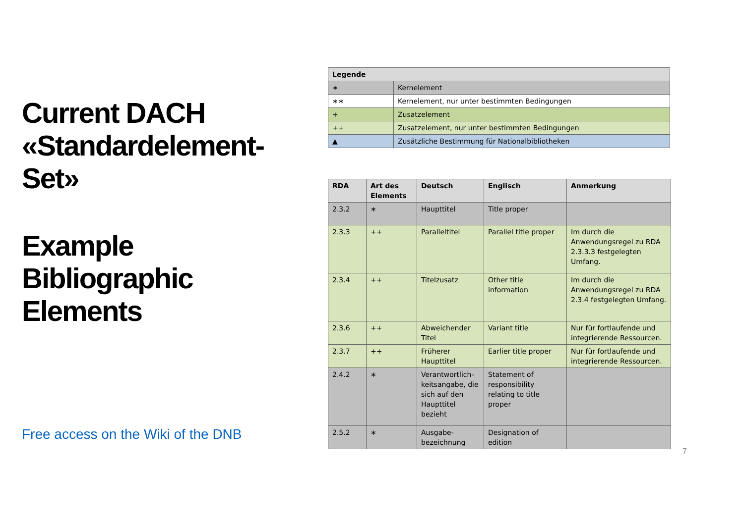Current DACH
«Standardelement-Set»
Example
Bibliographic Elements
Free access on the Wiki of the DNB
| Legende | |
| --- | --- |
| ∗ | Kernelement |
| ∗∗ | Kernelement, nur unter bestimmten Bedingungen |
| + | Zusatzelement |
| ++ | Zusatzelement, nur unter bestimmten Bedingungen |
| ▲ | Zusätzliche Bestimmung für Nationalbibliotheken |
| RDA | Art des Elements | Deutsch | Englisch | Anmerkung |
| --- | --- | --- | --- | --- |
| 2.3.2 | ∗ | Haupttitel | Title proper | |
| 2.3.3 | ++ | Paralleltitel | Parallel title proper | Im durch die Anwendungsregel zu RDA 2.3.3.3 festgelegten Umfang. |
| 2.3.4 | ++ | Titelzusatz | Other title information | Im durch die Anwendungsregel zu RDA 2.3.4 festgelegten Umfang. |
| 2.3.6 | ++ | Abweichender Titel | Variant title | Nur für fortlaufende und integrierende Ressourcen. |
| 2.3.7 | ++ | Früherer Haupttitel | Earlier title proper | Nur für fortlaufende und integrierende Ressourcen. |
| 2.4.2 | ∗ | Verantwortlich-keitsangabe, die sich auf den Haupttitel bezieht | Statement of responsibility relating to title proper | |
| 2.5.2 | ∗ | Ausgabe-bezeichnung | Designation of edition | |
7